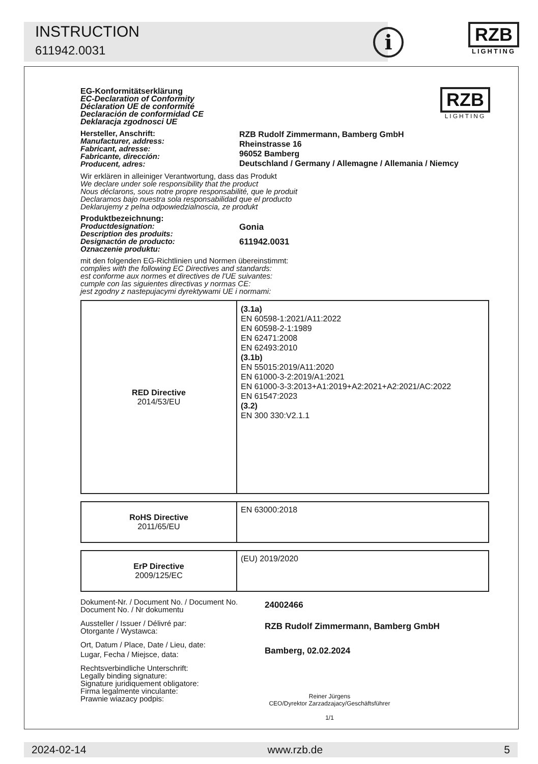INSTRUCTION
611942.0031 i
RZB
LIGHTING
EG-Konformitätserklärung
EC-Declaration of Conformity
Déclaration UE de conformité
Declaración de conformidad CE
Deklaracja zgodnosci UE
RZB
LIGHTING
Hersteller, Anschrift:
Manufacturer, address:
Fabricant, adresse:
Fabricante, dirección:
Producent, adres:
RZB Rudolf Zimmermann, Bamberg GmbH
Rheinstrasse 16
96052 Bamberg
Deutschland / Germany / Allemagne / Allemania / Niemcy
Wir erklären in alleiniger Verantwortung, dass das Produkt
We declare under sole responsibility that the product
Nous déclarons, sous notre propre responsabilité, que le produit
Declaramos bajo nuestra sola responsabilidad que el producto
Deklarujemy z pelna odpowiedzialnoscia, ze produkt
Produktbezeichnung:
Productdesignation:
Description des produits:
Designactón de producto:
Oznaczenie produktu:
Gonia
611942.0031
mit den folgenden EG-Richtlinien und Normen übereinstimmt:
complies with the following EC Directives and standards:
est conforme aux normes et directives de l'UE suivantes:
cumple con las siguientes directivas y normas CE:
jest zgodny z nastepujacymi dyrektywami UE i normami:
| RED Directive 2014/53/EU | (3.1a) EN 60598-1:2021/A11:2022 EN 60598-2-1:1989 EN 62471:2008 EN 62493:2010 (3.1b) EN 55015:2019/A11:2020 EN 61000-3-2:2019/A1:2021 EN 61000-3-3:2013+A1:2019+A2:2021+A2:2021/AC:2022 EN 61547:2023 (3.2) EN 300 330:V2.1.1 |
| RoHS Directive 2011/65/EU | EN 63000:2018 |
| ErP Directive 2009/125/EC | (EU) 2019/2020 |
Dokument-Nr. / Document No. / Document No.
Document No. / Nr dokumentu
24002466
Aussteller / Issuer / Délivré par:
Otorgante / Wystawca:
RZB Rudolf Zimmermann, Bamberg GmbH
Ort, Datum / Place, Date / Lieu, date:
Lugar, Fecha / Miejsce, data:
Bamberg, 02.02.2024
Rechtsverbindliche Unterschrift:
Legally binding signature:
Signature juridiquement obligatore:
Firma legalmente vinculante:
Prawnie wiazacy podpis:
Reiner Jürgens
CEO/Dyrektor Zarzadzajacy/Geschäftsführer
1/1
2024-02-14 www.rzb.de 5